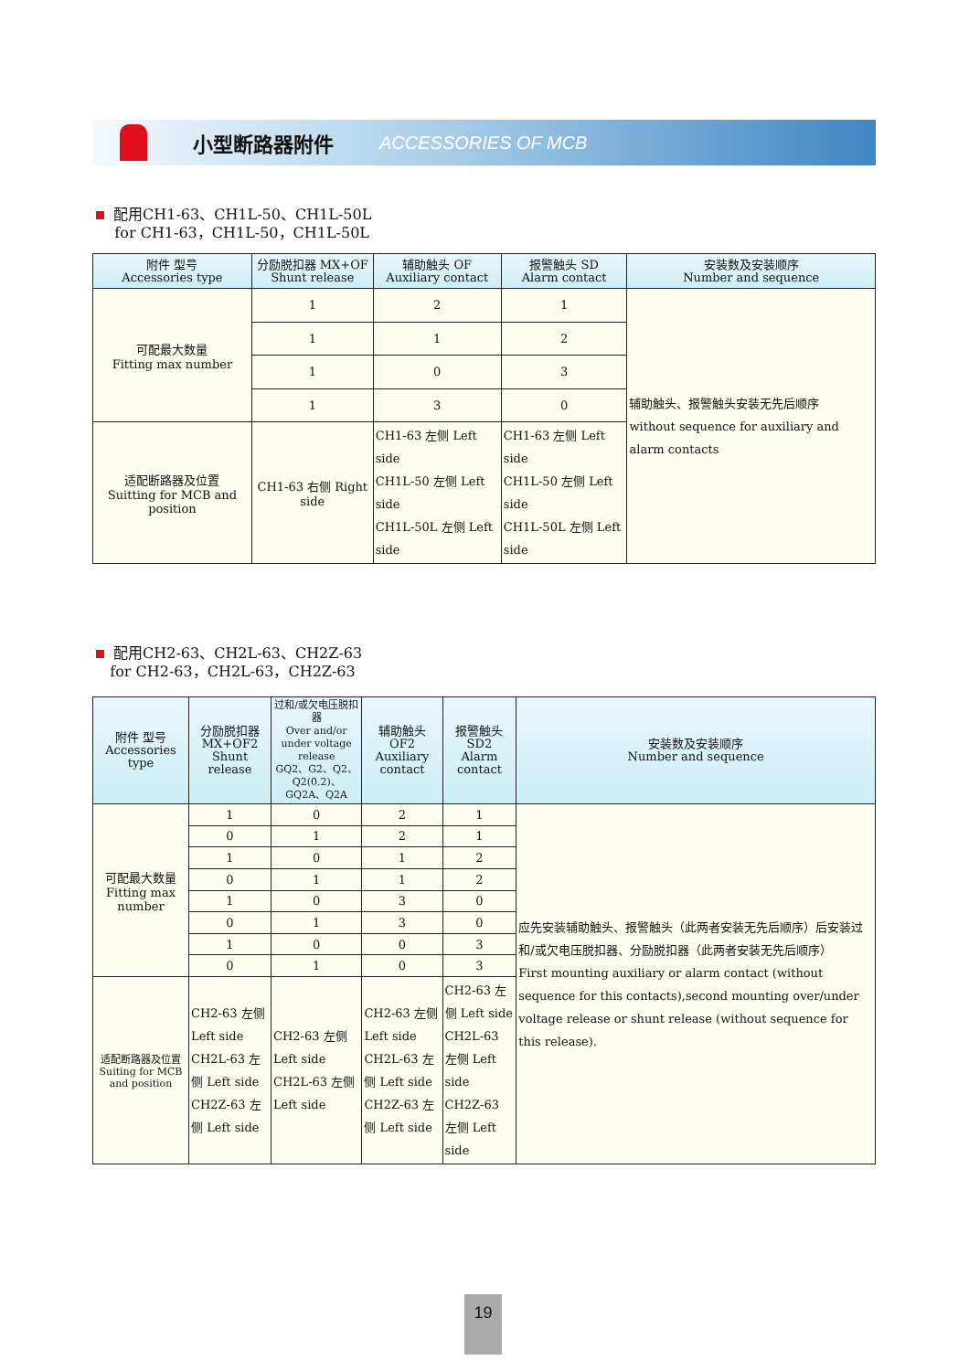小型断路器附件 ACCESSORIES OF MCB
配用CH1-63、CH1L-50、CH1L-50L
for CH1-63，CH1L-50，CH1L-50L
| 附件 型号 Accessories type | 分励脱扣器 MX+OF Shunt release | 辅助触头 OF Auxiliary contact | 报警触头 SD Alarm contact | 安装数及安装顺序 Number and sequence |
| --- | --- | --- | --- | --- |
| 可配最大数量 Fitting max number | 1 | 2 | 1 | 辅助触头、报警触头安装无先后顺序 without sequence for auxiliary and alarm contacts |
| | 1 | 1 | 2 | |
| | 1 | 0 | 3 | |
| | 1 | 3 | 0 | |
| 适配断路器及位置 Suitting for MCB and position | CH1-63 右侧 Right side | CH1-63 左侧 Left side CH1L-50 左侧 Left side CH1L-50L 左侧 Left side | CH1-63 左侧 Left side CH1L-50 左侧 Left side CH1L-50L 左侧 Left side | |
配用CH2-63、CH2L-63、CH2Z-63
for CH2-63，CH2L-63，CH2Z-63
| 附件 型号 Accessories type | 分励脱扣器 MX+OF2 Shunt release | 过和/或欠电压脱扣器 Over and/or under voltage release GQ2、G2、Q2、Q2(0.2)、GQ2A、Q2A | 辅助触头 OF2 Auxiliary contact | 报警触头 SD2 Alarm contact | 安装数及安装顺序 Number and sequence |
| --- | --- | --- | --- | --- | --- |
| 可配最大数量 Fitting max number | 1 | 0 | 2 | 1 | 应先安装辅助触头、报警触头（此两者安装无先后顺序）后安装过和/或欠电压脱扣器、分励脱扣器（此两者安装无先后顺序） First mounting auxiliary or alarm contact (without sequence for this contacts),second mounting over/under voltage release or shunt release (without sequence for this release). |
| | 0 | 1 | 2 | 1 | |
| | 1 | 0 | 1 | 2 | |
| | 0 | 1 | 1 | 2 | |
| | 1 | 0 | 3 | 0 | |
| | 0 | 1 | 3 | 0 | |
| | 1 | 0 | 0 | 3 | |
| | 0 | 1 | 0 | 3 | |
| 适配断路器及位置 Suiting for MCB and position | CH2-63 左侧 Left side CH2L-63 左侧 Left side CH2Z-63 左侧 Left side | CH2-63 左侧 Left side CH2L-63 左侧 Left side | CH2-63 左侧 Left side CH2L-63 左侧 Left side CH2Z-63 左侧 Left side | CH2-63 左侧 Left side CH2L-63 左侧 Left side CH2Z-63 左侧 Left side | |
19